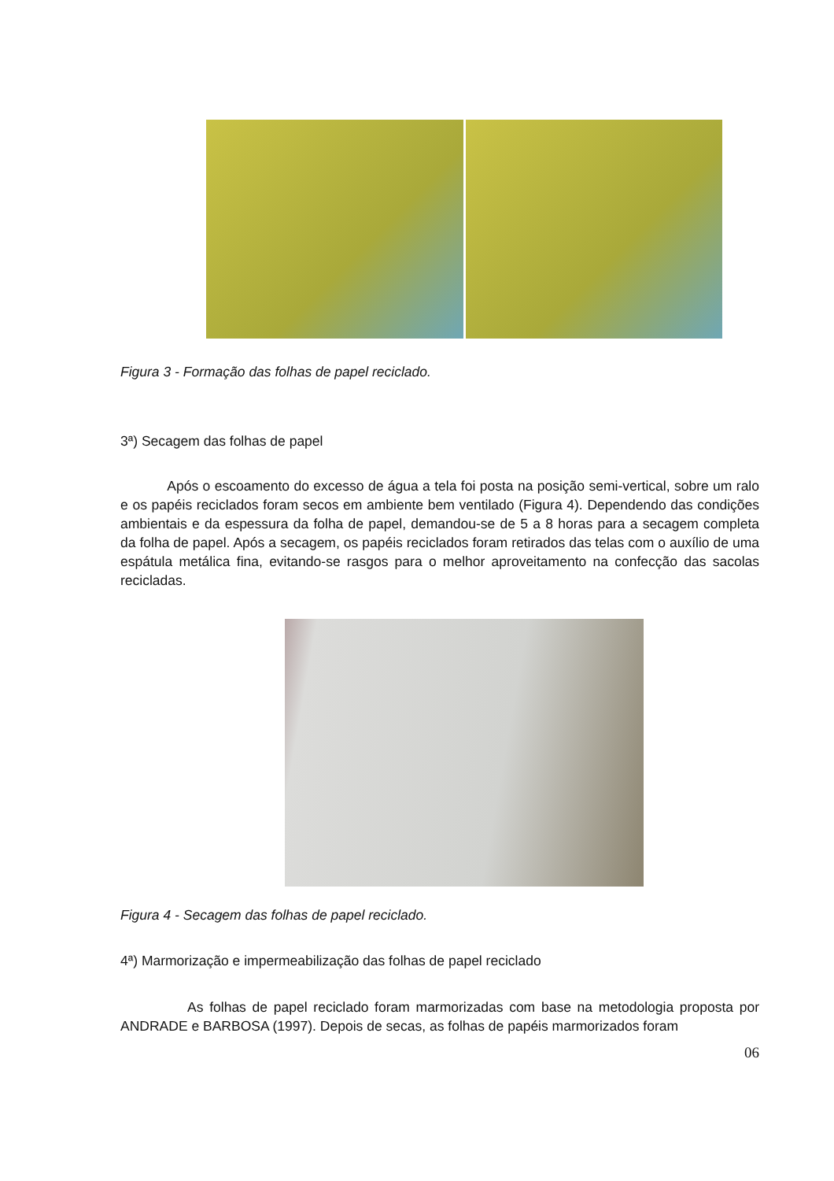Figura 3 - Formação das folhas de papel reciclado.
3ª) Secagem das folhas de papel
Após o escoamento do excesso de água a tela foi posta na posição semi-vertical, sobre um ralo e os papéis reciclados foram secos em ambiente bem ventilado (Figura 4). Dependendo das condições ambientais e da espessura da folha de papel, demandou-se de 5 a 8 horas para a secagem completa da folha de papel. Após a secagem, os papéis reciclados foram retirados das telas com o auxílio de uma espátula metálica fina, evitando-se rasgos para o melhor aproveitamento na confecção das sacolas recicladas.
Figura 4 - Secagem das folhas de papel reciclado.
4ª) Marmorização e impermeabilização das folhas de papel reciclado
As folhas de papel reciclado foram marmorizadas com base na metodologia proposta por ANDRADE e BARBOSA (1997). Depois de secas, as folhas de papéis marmorizados foram
06